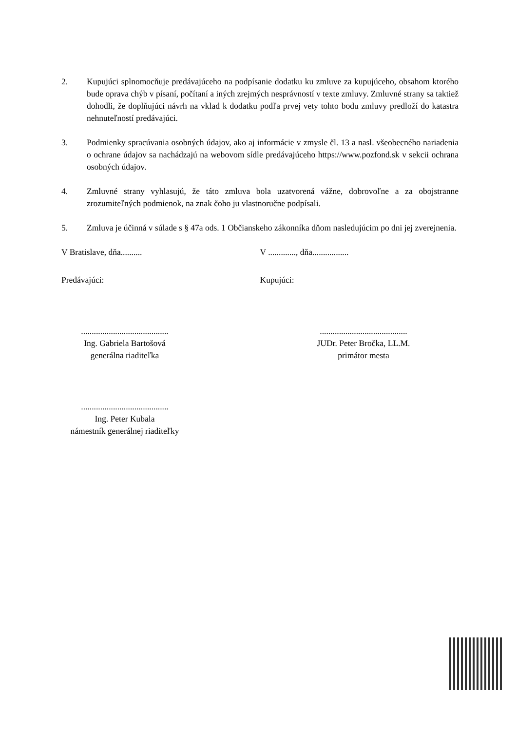2. Kupujúci splnomocňuje predávajúceho na podpísanie dodatku ku zmluve za kupujúceho, obsahom ktorého bude oprava chýb v písaní, počítaní a iných zrejmých nesprávností v texte zmluvy. Zmluvné strany sa taktiež dohodli, že doplňujúci návrh na vklad k dodatku podľa prvej vety tohto bodu zmluvy predloží do katastra nehnuteľností predávajúci.
3. Podmienky spracúvania osobných údajov, ako aj informácie v zmysle čl. 13 a nasl. všeobecného nariadenia o ochrane údajov sa nachádzajú na webovom sídle predávajúceho https://www.pozfond.sk v sekcii ochrana osobných údajov.
4. Zmluvné strany vyhlasujú, že táto zmluva bola uzatvorená vážne, dobrovoľne a za obojstranne zrozumiteľných podmienok, na znak čoho ju vlastnoručne podpísali.
5. Zmluva je účinná v súlade s § 47a ods. 1 Občianskeho zákonníka dňom nasledujúcim po dni jej zverejnenia.
V Bratislave, dňa.......... V ............., dňa.................
Predávajúci: Kupujúci:
.........................................
Ing. Gabriela Bartošová
generálna riaditeľka
.........................................
JUDr. Peter Bročka, LL.M.
primátor mesta
.........................................
Ing. Peter Kubala
námestník generálnej riaditeľky